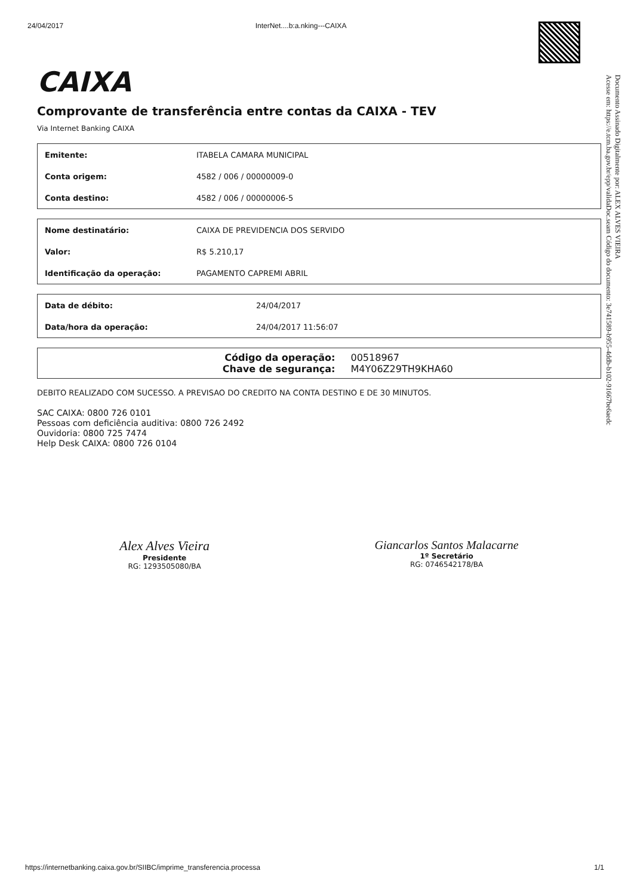24/04/2017 InterNet....b:a.nking---CAIXA
Documento Assinado Digitalmente por: ALEX ALVES VIEIRA
Acesse em: https://e.tcm.ba.gov.br/epp/validaDoc.seam Código do documento: 3e741589-b955-4ddb-b102-91667be6aedc
CAIXA
Comprovante de transferência entre contas da CAIXA - TEV
Via Internet Banking CAIXA
| Emitente: | ITABELA CAMARA MUNICIPAL |
| Conta origem: | 4582 / 006 / 00000009-0 |
| Conta destino: | 4582 / 006 / 00000006-5 |
| Nome destinatário: | CAIXA DE PREVIDENCIA DOS SERVIDO |
| Valor: | R$ 5.210,17 |
| Identificação da operação: | PAGAMENTO CAPREMI ABRIL |
| Data de débito: | 24/04/2017 |
| Data/hora da operação: | 24/04/2017 11:56:07 |
Código da operação: 00518967
Chave de segurança: M4Y06Z29TH9KHA60
DEBITO REALIZADO COM SUCESSO. A PREVISAO DO CREDITO NA CONTA DESTINO E DE 30 MINUTOS.
SAC CAIXA: 0800 726 0101
Pessoas com deficiência auditiva: 0800 726 2492
Ouvidoria: 0800 725 7474
Help Desk CAIXA: 0800 726 0104
Alex Alves Vieira
Presidente
RG: 1293505080/BA
Giancarlos Santos Malacarne
1º Secretário
RG: 0746542178/BA
https://internetbanking.caixa.gov.br/SIIBC/imprime_transferencia.processa 1/1